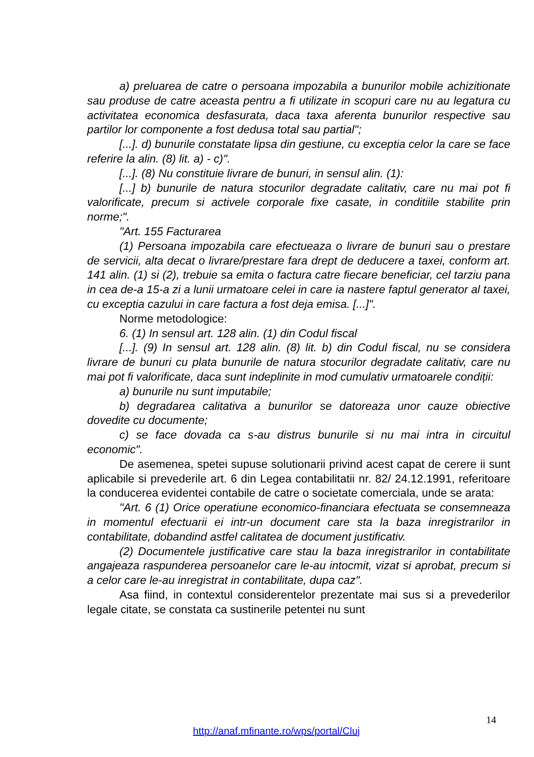a) preluarea de catre o persoana impozabila a bunurilor mobile achizitionate sau produse de catre aceasta pentru a fi utilizate in scopuri care nu au legatura cu activitatea economica desfasurata, daca taxa aferenta bunurilor respective sau partilor lor componente a fost dedusa total sau partial";
[...]. d) bunurile constatate lipsa din gestiune, cu exceptia celor la care se face referire la alin. (8) lit. a) - c)".
[...]. (8) Nu constituie livrare de bunuri, in sensul alin. (1):
[...] b) bunurile de natura stocurilor degradate calitativ, care nu mai pot fi valorificate, precum si activele corporale fixe casate, in conditiile stabilite prin norme;".
"Art. 155 Facturarea
(1) Persoana impozabila care efectueaza o livrare de bunuri sau o prestare de servicii, alta decat o livrare/prestare fara drept de deducere a taxei, conform art. 141 alin. (1) si (2), trebuie sa emita o factura catre fiecare beneficiar, cel tarziu pana in cea de-a 15-a zi a lunii urmatoare celei in care ia nastere faptul generator al taxei, cu exceptia cazului in care factura a fost deja emisa. [...]".
Norme metodologice:
6. (1) In sensul art. 128 alin. (1) din Codul fiscal
[...]. (9) In sensul art. 128 alin. (8) lit. b) din Codul fiscal, nu se considera livrare de bunuri cu plata bunurile de natura stocurilor degradate calitativ, care nu mai pot fi valorificate, daca sunt indeplinite in mod cumulativ urmatoarele condiții:
a) bunurile nu sunt imputabile;
b) degradarea calitativa a bunurilor se datoreaza unor cauze obiective dovedite cu documente;
c) se face dovada ca s-au distrus bunurile si nu mai intra in circuitul economic".
De asemenea, spetei supuse solutionarii privind acest capat de cerere ii sunt aplicabile si prevederile art. 6 din Legea contabilitatii nr. 82/ 24.12.1991, referitoare la conducerea evidentei contabile de catre o societate comerciala, unde se arata:
"Art. 6 (1) Orice operatiune economico-financiara efectuata se consemneaza in momentul efectuarii ei intr-un document care sta la baza inregistrarilor in contabilitate, dobandind astfel calitatea de document justificativ.
(2) Documentele justificative care stau la baza inregistrarilor in contabilitate angajeaza raspunderea persoanelor care le-au intocmit, vizat si aprobat, precum si a celor care le-au inregistrat in contabilitate, dupa caz".
Asa fiind, in contextul considerentelor prezentate mai sus si a prevederilor legale citate, se constata ca sustinerile petentei nu sunt
14
http://anaf.mfinante.ro/wps/portal/Cluj